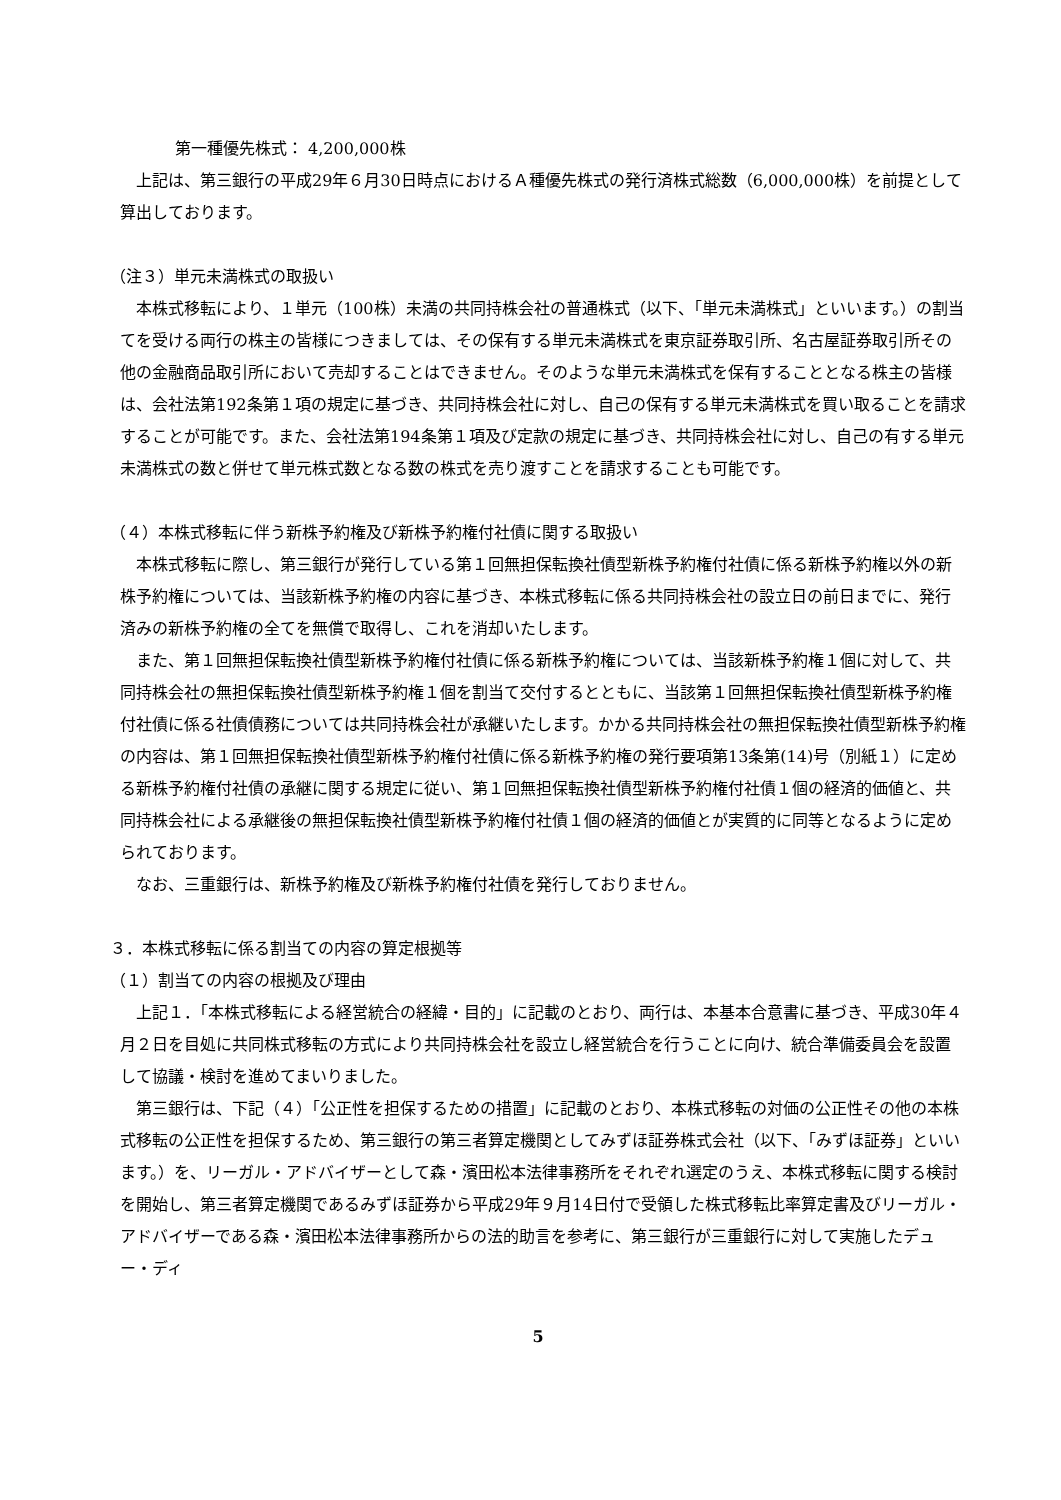第一種優先株式： 4,200,000株
上記は、第三銀行の平成29年６月30日時点におけるＡ種優先株式の発行済株式総数（6,000,000株）を前提として算出しております。
（注３）単元未満株式の取扱い
本株式移転により、１単元（100株）未満の共同持株会社の普通株式（以下、「単元未満株式」といいます。）の割当てを受ける両行の株主の皆様につきましては、その保有する単元未満株式を東京証券取引所、名古屋証券取引所その他の金融商品取引所において売却することはできません。そのような単元未満株式を保有することとなる株主の皆様は、会社法第192条第１項の規定に基づき、共同持株会社に対し、自己の保有する単元未満株式を買い取ることを請求することが可能です。また、会社法第194条第１項及び定款の規定に基づき、共同持株会社に対し、自己の有する単元未満株式の数と併せて単元株式数となる数の株式を売り渡すことを請求することも可能です。
（４）本株式移転に伴う新株予約権及び新株予約権付社債に関する取扱い
本株式移転に際し、第三銀行が発行している第１回無担保転換社債型新株予約権付社債に係る新株予約権以外の新株予約権については、当該新株予約権の内容に基づき、本株式移転に係る共同持株会社の設立日の前日までに、発行済みの新株予約権の全てを無償で取得し、これを消却いたします。
また、第１回無担保転換社債型新株予約権付社債に係る新株予約権については、当該新株予約権１個に対して、共同持株会社の無担保転換社債型新株予約権１個を割当て交付するとともに、当該第１回無担保転換社債型新株予約権付社債に係る社債債務については共同持株会社が承継いたします。かかる共同持株会社の無担保転換社債型新株予約権の内容は、第１回無担保転換社債型新株予約権付社債に係る新株予約権の発行要項第13条第(14)号（別紙１）に定める新株予約権付社債の承継に関する規定に従い、第１回無担保転換社債型新株予約権付社債１個の経済的価値と、共同持株会社による承継後の無担保転換社債型新株予約権付社債１個の経済的価値とが実質的に同等となるように定められております。
なお、三重銀行は、新株予約権及び新株予約権付社債を発行しておりません。
３．本株式移転に係る割当ての内容の算定根拠等
（１）割当ての内容の根拠及び理由
上記１．「本株式移転による経営統合の経緯・目的」に記載のとおり、両行は、本基本合意書に基づき、平成30年４月２日を目処に共同株式移転の方式により共同持株会社を設立し経営統合を行うことに向け、統合準備委員会を設置して協議・検討を進めてまいりました。
第三銀行は、下記（４）「公正性を担保するための措置」に記載のとおり、本株式移転の対価の公正性その他の本株式移転の公正性を担保するため、第三銀行の第三者算定機関としてみずほ証券株式会社（以下、「みずほ証券」といいます。）を、リーガル・アドバイザーとして森・濱田松本法律事務所をそれぞれ選定のうえ、本株式移転に関する検討を開始し、第三者算定機関であるみずほ証券から平成29年９月14日付で受領した株式移転比率算定書及びリーガル・アドバイザーである森・濱田松本法律事務所からの法的助言を参考に、第三銀行が三重銀行に対して実施したデュー・ディ
5